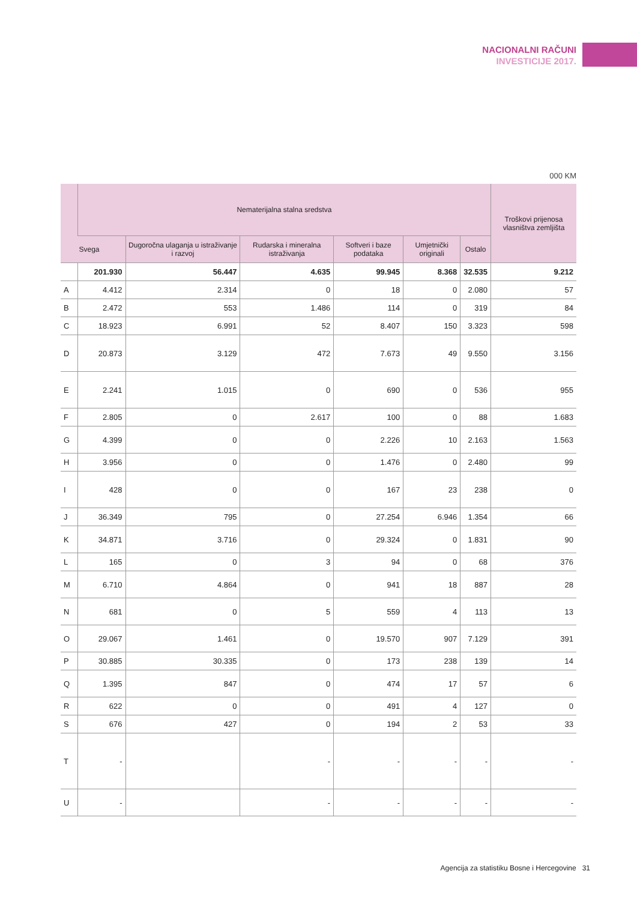NACIONALNI RAČUNI
INVESTICIJE 2017.
000 KM
| | Nematerijalna stalna sredstva | | | | | | Troškovi prijenosa vlasništva zemljišta |
| --- | --- | --- | --- | --- | --- | --- | --- |
| | Svega | Dugoročna ulaganja u istraživanje i razvoj | Rudarska i mineralna istraživanja | Softveri i baze podataka | Umjetnički originali | Ostalo | |
| | 201.930 | 56.447 | 4.635 | 99.945 | 8.368 | 32.535 | 9.212 |
| A | 4.412 | 2.314 | 0 | 18 | 0 | 2.080 | 57 |
| B | 2.472 | 553 | 1.486 | 114 | 0 | 319 | 84 |
| C | 18.923 | 6.991 | 52 | 8.407 | 150 | 3.323 | 598 |
| D | 20.873 | 3.129 | 472 | 7.673 | 49 | 9.550 | 3.156 |
| E | 2.241 | 1.015 | 0 | 690 | 0 | 536 | 955 |
| F | 2.805 | 0 | 2.617 | 100 | 0 | 88 | 1.683 |
| G | 4.399 | 0 | 0 | 2.226 | 10 | 2.163 | 1.563 |
| H | 3.956 | 0 | 0 | 1.476 | 0 | 2.480 | 99 |
| I | 428 | 0 | 0 | 167 | 23 | 238 | 0 |
| J | 36.349 | 795 | 0 | 27.254 | 6.946 | 1.354 | 66 |
| K | 34.871 | 3.716 | 0 | 29.324 | 0 | 1.831 | 90 |
| L | 165 | 0 | 3 | 94 | 0 | 68 | 376 |
| M | 6.710 | 4.864 | 0 | 941 | 18 | 887 | 28 |
| N | 681 | 0 | 5 | 559 | 4 | 113 | 13 |
| O | 29.067 | 1.461 | 0 | 19.570 | 907 | 7.129 | 391 |
| P | 30.885 | 30.335 | 0 | 173 | 238 | 139 | 14 |
| Q | 1.395 | 847 | 0 | 474 | 17 | 57 | 6 |
| R | 622 | 0 | 0 | 491 | 4 | 127 | 0 |
| S | 676 | 427 | 0 | 194 | 2 | 53 | 33 |
| T | - | | - | - | - | - | - |
| U | - | | - | - | - | - | - |
Agencija za statistiku Bosne i Hercegovine 31